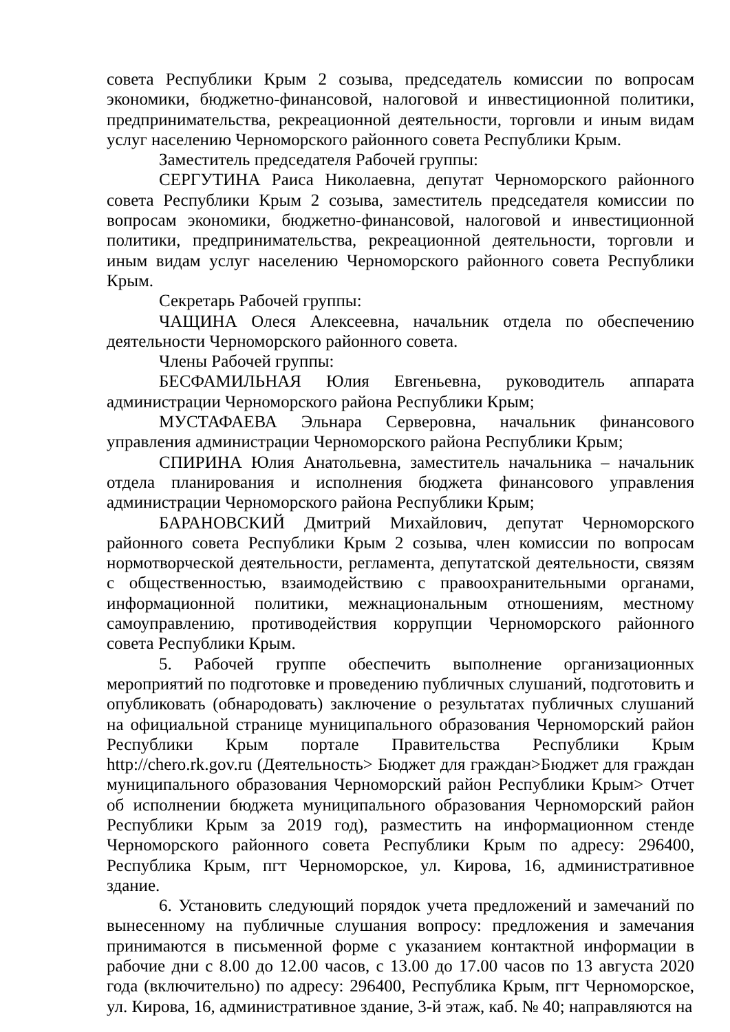совета Республики Крым 2 созыва, председатель комиссии по вопросам экономики, бюджетно-финансовой, налоговой и инвестиционной политики, предпринимательства, рекреационной деятельности, торговли и иным видам услуг населению Черноморского районного совета Республики Крым.
Заместитель председателя Рабочей группы:
СЕРГУТИНА Раиса Николаевна, депутат Черноморского районного совета Республики Крым 2 созыва, заместитель председателя комиссии по вопросам экономики, бюджетно-финансовой, налоговой и инвестиционной политики, предпринимательства, рекреационной деятельности, торговли и иным видам услуг населению Черноморского районного совета Республики Крым.
Секретарь Рабочей группы:
ЧАЩИНА Олеся Алексеевна, начальник отдела по обеспечению деятельности Черноморского районного совета.
Члены Рабочей группы:
БЕСФАМИЛЬНАЯ Юлия Евгеньевна, руководитель аппарата администрации Черноморского района Республики Крым;
МУСТАФАЕВА Эльнара Серверовна, начальник финансового управления администрации Черноморского района Республики Крым;
СПИРИНА Юлия Анатольевна, заместитель начальника – начальник отдела планирования и исполнения бюджета финансового управления администрации Черноморского района Республики Крым;
БАРАНОВСКИЙ Дмитрий Михайлович, депутат Черноморского районного совета Республики Крым 2 созыва, член комиссии по вопросам нормотворческой деятельности, регламента, депутатской деятельности, связям с общественностью, взаимодействию с правоохранительными органами, информационной политики, межнациональным отношениям, местному самоуправлению, противодействия коррупции Черноморского районного совета Республики Крым.
5. Рабочей группе обеспечить выполнение организационных мероприятий по подготовке и проведению публичных слушаний, подготовить и опубликовать (обнародовать) заключение о результатах публичных слушаний на официальной странице муниципального образования Черноморский район Республики Крым портале Правительства Республики Крым http://chero.rk.gov.ru (Деятельность> Бюджет для граждан>Бюджет для граждан муниципального образования Черноморский район Республики Крым> Отчет об исполнении бюджета муниципального образования Черноморский район Республики Крым за 2019 год), разместить на информационном стенде Черноморского районного совета Республики Крым по адресу: 296400, Республика Крым, пгт Черноморское, ул. Кирова, 16, административное здание.
6. Установить следующий порядок учета предложений и замечаний по вынесенному на публичные слушания вопросу: предложения и замечания принимаются в письменной форме с указанием контактной информации в рабочие дни с 8.00 до 12.00 часов, с 13.00 до 17.00 часов по 13 августа 2020 года (включительно) по адресу: 296400, Республика Крым, пгт Черноморское, ул. Кирова, 16, административное здание, 3-й этаж, каб. № 40; направляются на